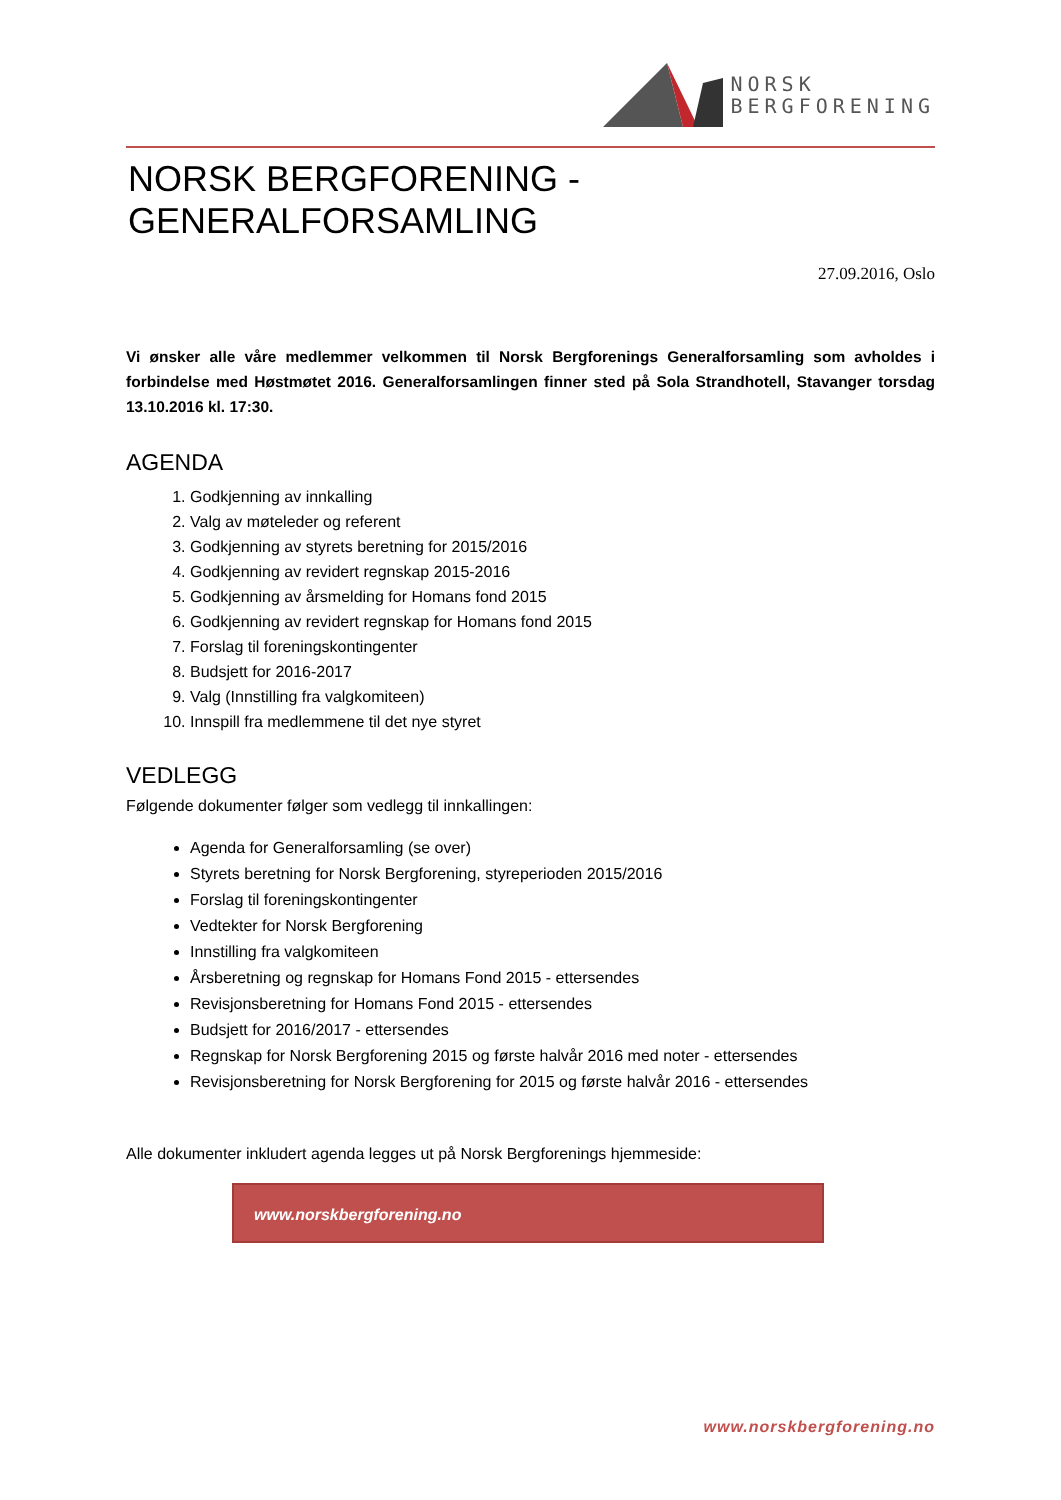NORSK
BERGFORENING
NORSK BERGFORENING - GENERALFORSAMLING
27.09.2016, Oslo
Vi ønsker alle våre medlemmer velkommen til Norsk Bergforenings Generalforsamling som avholdes i forbindelse med Høstmøtet 2016. Generalforsamlingen finner sted på Sola Strandhotell, Stavanger torsdag 13.10.2016 kl. 17:30.
AGENDA
1. Godkjenning av innkalling
2. Valg av møteleder og referent
3. Godkjenning av styrets beretning for 2015/2016
4. Godkjenning av revidert regnskap 2015-2016
5. Godkjenning av årsmelding for Homans fond 2015
6. Godkjenning av revidert regnskap for Homans fond 2015
7. Forslag til foreningskontingenter
8. Budsjett for 2016-2017
9. Valg (Innstilling fra valgkomiteen)
10. Innspill fra medlemmene til det nye styret
VEDLEGG
Følgende dokumenter følger som vedlegg til innkallingen:
Agenda for Generalforsamling (se over)
Styrets beretning for Norsk Bergforening, styreperioden 2015/2016
Forslag til foreningskontingenter
Vedtekter for Norsk Bergforening
Innstilling fra valgkomiteen
Årsberetning og regnskap for Homans Fond 2015 - ettersendes
Revisjonsberetning for Homans Fond 2015 - ettersendes
Budsjett for 2016/2017 - ettersendes
Regnskap for Norsk Bergforening 2015 og første halvår 2016 med noter - ettersendes
Revisjonsberetning for Norsk Bergforening for 2015 og første halvår 2016 - ettersendes
Alle dokumenter inkludert agenda legges ut på Norsk Bergforenings hjemmeside:
www.norskbergforening.no
www.norskbergforening.no